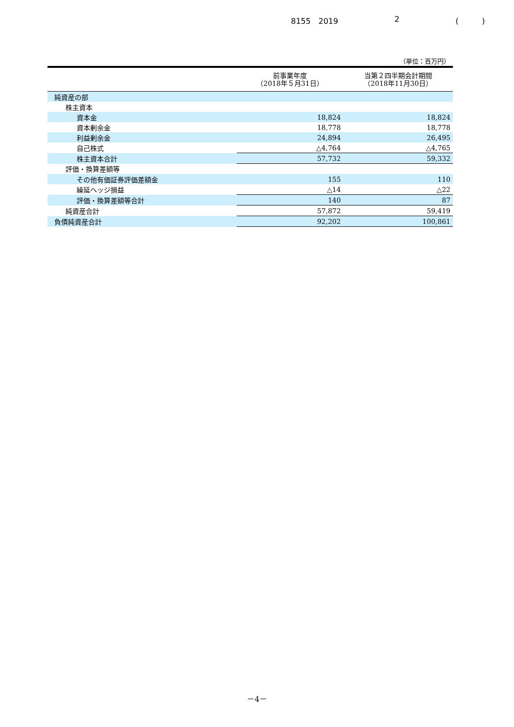8155　2019 2 (　　　)
（単位：百万円）
| | 前事業年度 （2018年５月31日） | 当第２四半期会計期間 （2018年11月30日） |
| --- | --- | --- |
| 純資産の部 | | |
| 株主資本 | | |
| 資本金 | 18,824 | 18,824 |
| 資本剰余金 | 18,778 | 18,778 |
| 利益剰余金 | 24,894 | 26,495 |
| 自己株式 | △4,764 | △4,765 |
| 株主資本合計 | 57,732 | 59,332 |
| 評価・換算差額等 | | |
| その他有価証券評価差額金 | 155 | 110 |
| 繰延ヘッジ損益 | △14 | △22 |
| 評価・換算差額等合計 | 140 | 87 |
| 純資産合計 | 57,872 | 59,419 |
| 負債純資産合計 | 92,202 | 100,861 |
－4－